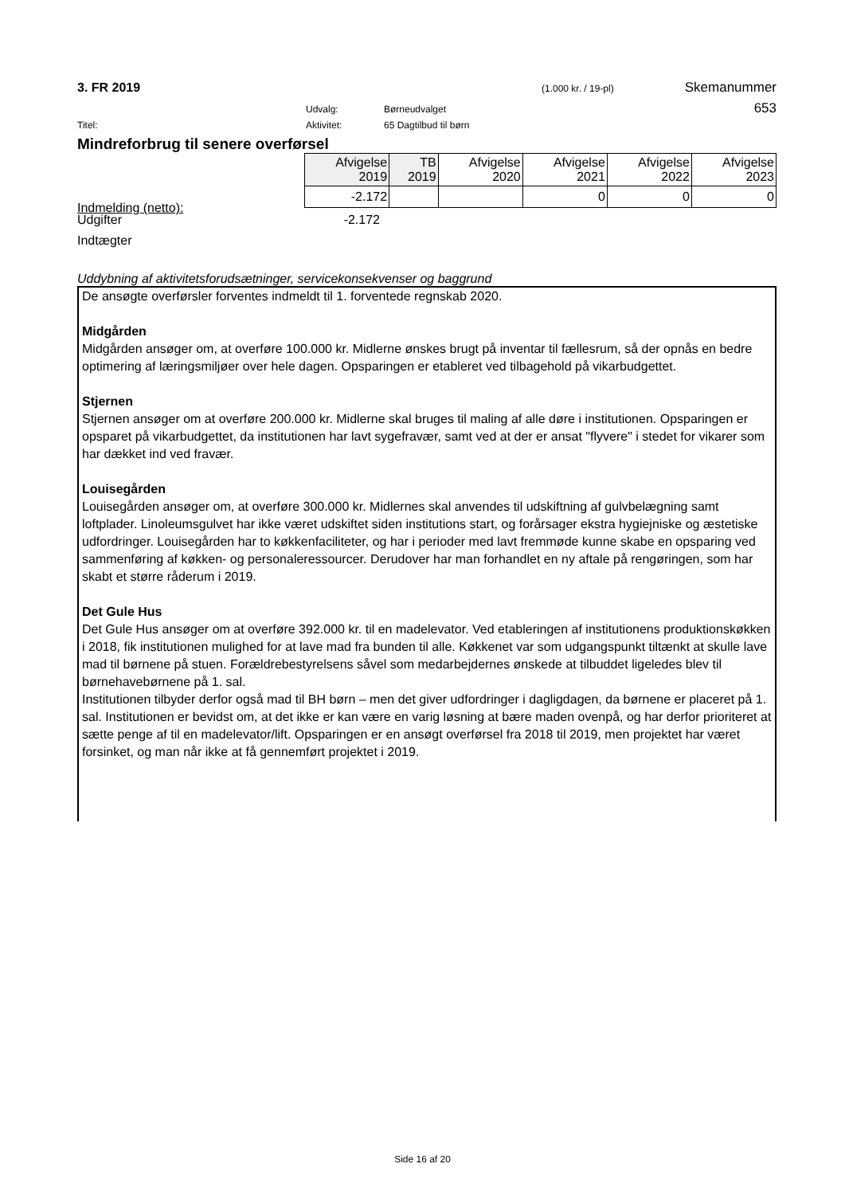3. FR 2019 (1.000 kr. / 19-pl) Skemanummer
Udvalg: Børneudvalget 653
Titel: Aktivitet: 65 Dagtilbud til børn
Mindreforbrug til senere overførsel
| Afvigelse 2019 | TB 2019 | Afvigelse 2020 | Afvigelse 2021 | Afvigelse 2022 | Afvigelse 2023 |
| -2.172 | | | 0 | 0 | 0 |
Indmelding (netto):
Udgifter -2.172
Indtægter
Uddybning af aktivitetsforudsætninger, servicekonsekvenser og baggrund
De ansøgte overførsler forventes indmeldt til 1. forventede regnskab 2020.
Midgården
Midgården ansøger om, at overføre 100.000 kr. Midlerne ønskes brugt på inventar til fællesrum, så der opnås en bedre optimering af læringsmiljøer over hele dagen. Opsparingen er etableret ved tilbagehold på vikarbudgettet.
Stjernen
Stjernen ansøger om at overføre 200.000 kr. Midlerne skal bruges til maling af alle døre i institutionen. Opsparingen er opsparet på vikarbudgettet, da institutionen har lavt sygefravær, samt ved at der er ansat "flyvere" i stedet for vikarer som har dækket ind ved fravær.
Louisegården
Louisegården ansøger om, at overføre 300.000 kr. Midlernes skal anvendes til udskiftning af gulvbelægning samt loftplader. Linoleumsgulvet har ikke været udskiftet siden institutions start, og forårsager ekstra hygiejniske og æstetiske udfordringer. Louisegården har to køkkenfaciliteter, og har i perioder med lavt fremmøde kunne skabe en opsparing ved sammenføring af køkken- og personaleressourcer. Derudover har man forhandlet en ny aftale på rengøringen, som har skabt et større råderum i 2019.
Det Gule Hus
Det Gule Hus ansøger om at overføre 392.000 kr. til en madelevator. Ved etableringen af institutionens produktionskøkken i 2018, fik institutionen mulighed for at lave mad fra bunden til alle. Køkkenet var som udgangspunkt tiltænkt at skulle lave mad til børnene på stuen. Forældrebestyrelsens såvel som medarbejdernes ønskede at tilbuddet ligeledes blev til børnehavebørnene på 1. sal.
Institutionen tilbyder derfor også mad til BH børn – men det giver udfordringer i dagligdagen, da børnene er placeret på 1. sal. Institutionen er bevidst om, at det ikke er kan være en varig løsning at bære maden ovenpå, og har derfor prioriteret at sætte penge af til en madelevator/lift. Opsparingen er en ansøgt overførsel fra 2018 til 2019, men projektet har været forsinket, og man når ikke at få gennemført projektet i 2019.
Side 16 af 20